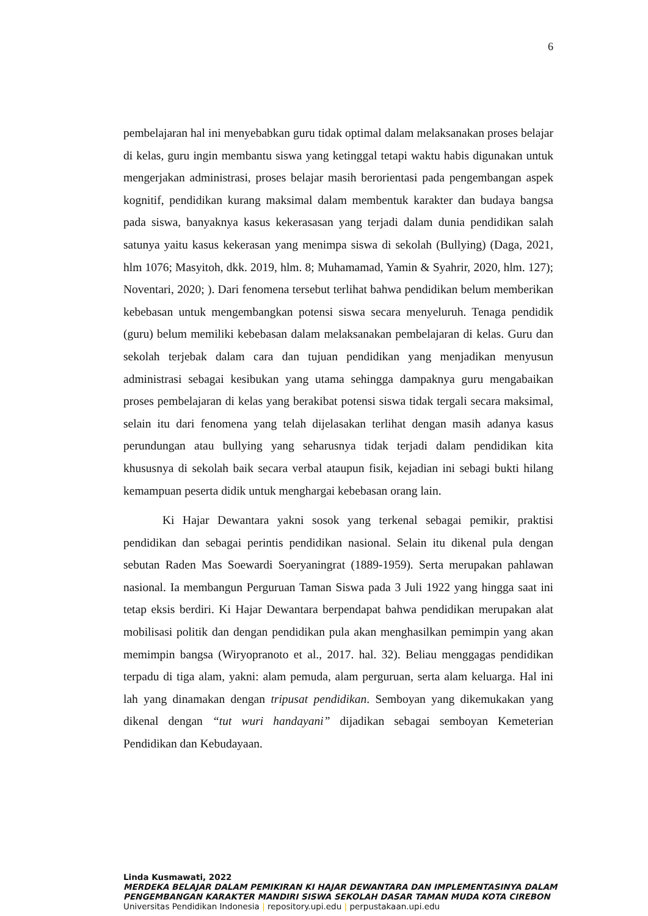6
pembelajaran hal ini menyebabkan guru tidak optimal dalam melaksanakan proses belajar di kelas, guru ingin membantu siswa yang ketinggal tetapi waktu habis digunakan untuk mengerjakan administrasi, proses belajar masih berorientasi pada pengembangan aspek kognitif, pendidikan kurang maksimal dalam membentuk karakter dan budaya bangsa pada siswa, banyaknya kasus kekerasasan yang terjadi dalam dunia pendidikan salah satunya yaitu kasus kekerasan yang menimpa siswa di sekolah (Bullying) (Daga, 2021, hlm 1076; Masyitoh, dkk. 2019, hlm. 8; Muhamamad, Yamin & Syahrir, 2020, hlm. 127); Noventari, 2020; ). Dari fenomena tersebut terlihat bahwa pendidikan belum memberikan kebebasan untuk mengembangkan potensi siswa secara menyeluruh. Tenaga pendidik (guru) belum memiliki kebebasan dalam melaksanakan pembelajaran di kelas. Guru dan sekolah terjebak dalam cara dan tujuan pendidikan yang menjadikan menyusun administrasi sebagai kesibukan yang utama sehingga dampaknya guru mengabaikan proses pembelajaran di kelas yang berakibat potensi siswa tidak tergali secara maksimal, selain itu dari fenomena yang telah dijelasakan terlihat dengan masih adanya kasus perundungan atau bullying yang seharusnya tidak terjadi dalam pendidikan kita khususnya di sekolah baik secara verbal ataupun fisik, kejadian ini sebagi bukti hilang kemampuan peserta didik untuk menghargai kebebasan orang lain.
Ki Hajar Dewantara yakni sosok yang terkenal sebagai pemikir, praktisi pendidikan dan sebagai perintis pendidikan nasional. Selain itu dikenal pula dengan sebutan Raden Mas Soewardi Soeryaningrat (1889-1959). Serta merupakan pahlawan nasional. Ia membangun Perguruan Taman Siswa pada 3 Juli 1922 yang hingga saat ini tetap eksis berdiri. Ki Hajar Dewantara berpendapat bahwa pendidikan merupakan alat mobilisasi politik dan dengan pendidikan pula akan menghasilkan pemimpin yang akan memimpin bangsa (Wiryopranoto et al., 2017. hal. 32). Beliau menggagas pendidikan terpadu di tiga alam, yakni: alam pemuda, alam perguruan, serta alam keluarga. Hal ini lah yang dinamakan dengan tripusat pendidikan. Semboyan yang dikemukakan yang dikenal dengan “tut wuri handayani” dijadikan sebagai semboyan Kemeterian Pendidikan dan Kebudayaan.
Linda Kusmawati, 2022
MERDEKA BELAJAR DALAM PEMIKIRAN KI HAJAR DEWANTARA DAN IMPLEMENTASINYA DALAM PENGEMBANGAN KARAKTER MANDIRI SISWA SEKOLAH DASAR TAMAN MUDA KOTA CIREBON
Universitas Pendidikan Indonesia | repository.upi.edu | perpustakaan.upi.edu